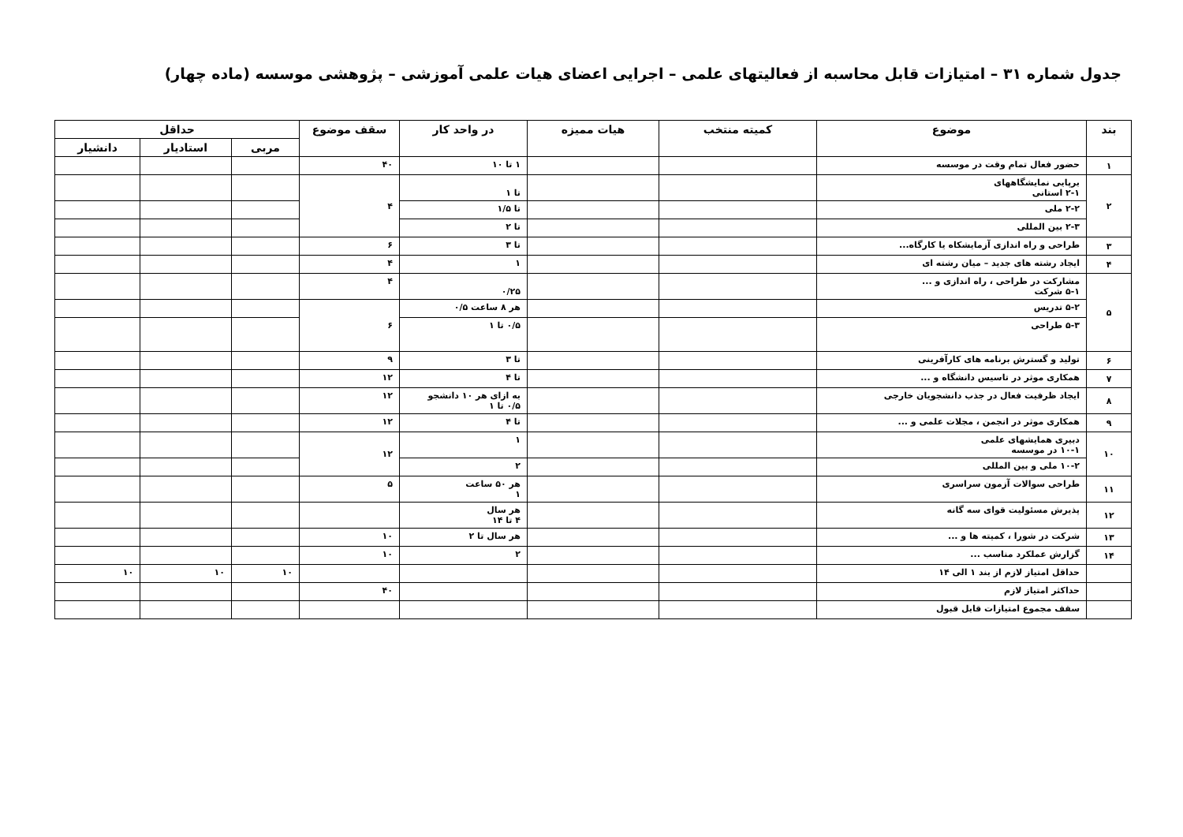جدول شماره ۳۱ – امتیازات قابل محاسبه از فعالیتهای علمی – اجرایی اعضای هیات علمی آموزشی – پژوهشی موسسه (ماده چهار)
| بند | موضوع | کمیته منتخب | هیات ممیزه | در واحد کار | سقف موضوع | حداقل | | |
| --- | --- | --- | --- | --- | --- | --- | --- | --- |
| | | | | | | مربی | استادیار | دانشیار |
| ۱ | حضور فعال تمام وقت در موسسه | | | ۱ تا ۱۰ | ۴۰ | | | |
| ۲ | برپایی نمایشگاههای ۲-۱ استانی | | | تا ۱ | ۴ | | | |
| | ۲-۲ ملی | | | تا ۱/۵ | | | | |
| | ۲-۳ بین المللی | | | تا ۲ | | | | |
| ۳ | طراحی و راه اندازی آزمایشکاه یا کارگاه... | | | تا ۳ | ۶ | | | |
| ۴ | ایجاد رشته های جدید – میان رشته ای | | | ۱ | ۴ | | | |
| ۵ | مشارکت در طراحی ، راه اندازی و ... ۵-۱ شرکت | | | ۰/۲۵ | ۴ | | | |
| | ۵-۲ تدریس | | | هر ۸ ساعت ۰/۵ | ۶ | | | |
| | ۵-۳ طراحی | | | ۰/۵ تا ۱ | | | | |
| ۶ | تولید و گسترش برنامه های کارآفرینی | | | تا ۳ | ۹ | | | |
| ۷ | همکاری موثر در تاسیس دانشگاه و ... | | | تا ۴ | ۱۲ | | | |
| ۸ | ایجاد ظرفیت فعال در جذب دانشجویان خارجی | | | به ازای هر ۱۰ دانشجو ۰/۵ تا ۱ | ۱۲ | | | |
| ۹ | همکاری موثر در انجمن ، مجلات علمی و ... | | | تا ۴ | ۱۲ | | | |
| ۱۰ | دبیری همایشهای علمی ۱۰-۱ در موسسه | | | ۱ | ۱۲ | | | |
| | ۱۰-۲ ملی و بین المللی | | | ۲ | | | | |
| ۱۱ | طراحی سوالات آزمون سراسری | | | هر ۵۰ ساعت ۱ | ۵ | | | |
| ۱۲ | پذیرش مسئولیت قوای سه گانه | | | هر سال ۴ تا ۱۴ | | | | |
| ۱۳ | شرکت در شورا ، کمیته ها و ... | | | هر سال تا ۲ | ۱۰ | | | |
| ۱۴ | گزارش عملکرد مناسب ... | | | ۲ | ۱۰ | | | |
| | حداقل امتیاز لازم از بند ۱ الی ۱۴ | | | | | ۱۰ | ۱۰ | ۱۰ |
| | حداکثر امتیاز لازم | | | | ۴۰ | | | |
| | سقف مجموع امتیازات قابل قبول | | | | | | | |